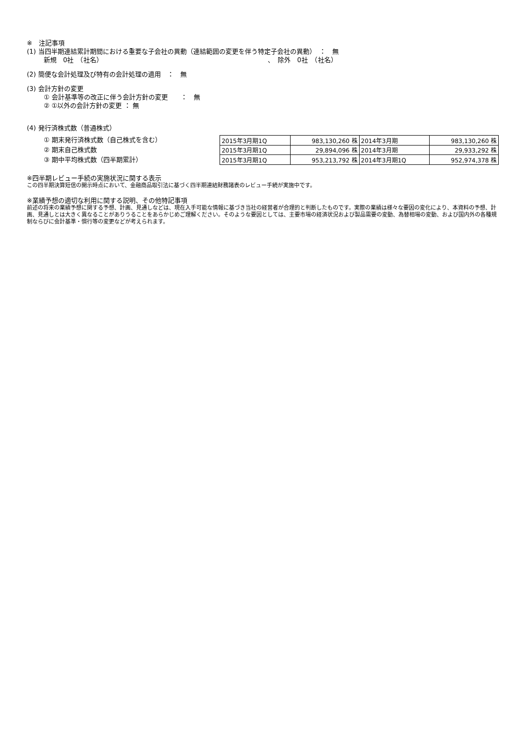※　注記事項
(1) 当四半期連結累計期間における重要な子会社の異動（連結範囲の変更を伴う特定子会社の異動）　：　無
新規　0社　（社名）　　　　　　　　　　　　　　　　　　　　　　　　　　、　除外　0社　（社名）
(2) 簡便な会計処理及び特有の会計処理の適用　：　無
(3) 会計方針の変更
① 会計基準等の改正に伴う会計方針の変更　　：　無
② ①以外の会計方針の変更 ： 無
(4) 発行済株式数（普通株式）
① 期末発行済株式数（自己株式を含む）
② 期末自己株式数
③ 期中平均株式数（四半期累計）
| 2015年3月期1Q | 983,130,260 株 | 2014年3月期 | 983,130,260 株 |
| 2015年3月期1Q | 29,894,096 株 | 2014年3月期 | 29,933,292 株 |
| 2015年3月期1Q | 953,213,792 株 | 2014年3月期1Q | 952,974,378 株 |
※四半期レビュー手続の実施状況に関する表示
この四半期決算短信の開示時点において、金融商品取引法に基づく四半期連結財務諸表のレビュー手続が実施中です。
※業績予想の適切な利用に関する説明、その他特記事項
前述の将来の業績予想に関する予想、計画、見通しなどは、現在入手可能な情報に基づき当社の経営者が合理的と判断したものです。実際の業績は様々な要因の変化により、本資料の予想、計画、見通しとは大きく異なることがありうることをあらかじめご理解ください。そのような要因としては、主要市場の経済状況および製品需要の変動、為替相場の変動、および国内外の各種規制ならびに会計基準・慣行等の変更などが考えられます。